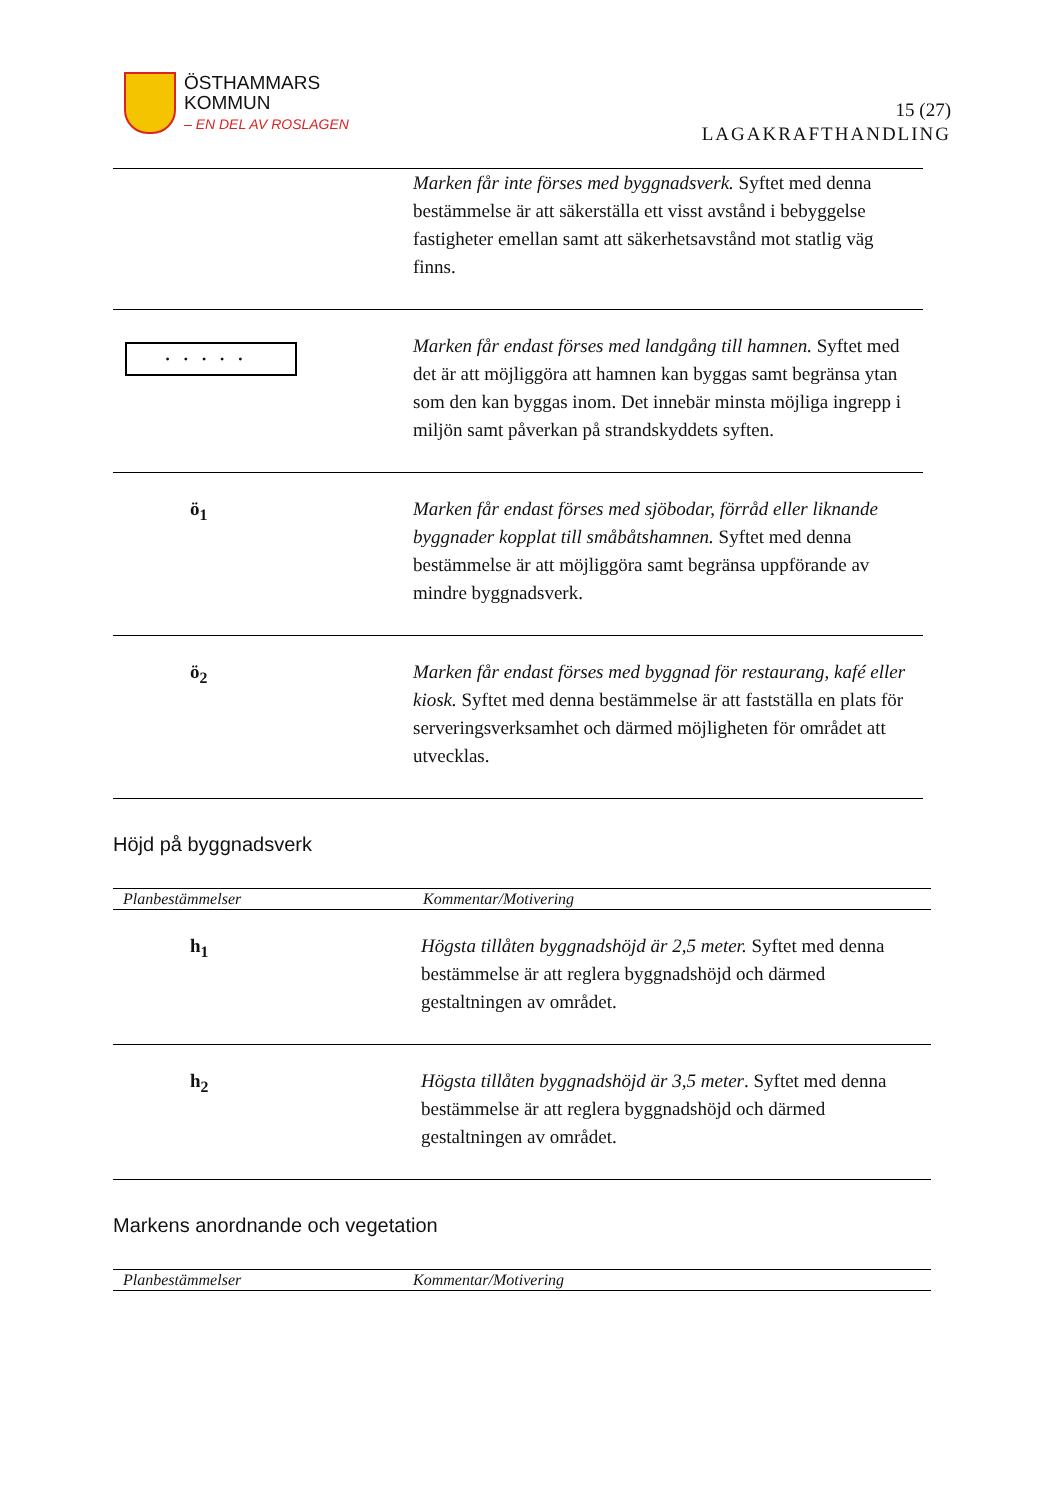ÖSTHAMMARS
KOMMUN
– EN DEL AV ROSLAGEN
15 (27)
LAGAKRAFTHANDLING
| | Marken får inte förses med byggnadsverk. Syftet med denna bestämmelse är att säkerställa ett visst avstånd i bebyggelse fastigheter emellan samt att säkerhetsavstånd mot statlig väg finns. |
| ••••• | Marken får endast förses med landgång till hamnen. Syftet med det är att möjliggöra att hamnen kan byggas samt begränsa ytan som den kan byggas inom. Det innebär minsta möjliga ingrepp i miljön samt påverkan på strandskyddets syften. |
| ö<sub>1</sub> | Marken får endast förses med sjöbodar, förråd eller liknande byggnader kopplat till småbåtshamnen. Syftet med denna bestämmelse är att möjliggöra samt begränsa uppförande av mindre byggnadsverk. |
| ö<sub>2</sub> | Marken får endast förses med byggnad för restaurang, kafé eller kiosk. Syftet med denna bestämmelse är att fastställa en plats för serveringsverksamhet och därmed möjligheten för området att utvecklas. |
Höjd på byggnadsverk
| Planbestämmelser | Kommentar/Motivering |
| --- | --- |
| h<sub>1</sub> | Högsta tillåten byggnadshöjd är 2,5 meter. Syftet med denna bestämmelse är att reglera byggnadshöjd och därmed gestaltningen av området. |
| h<sub>2</sub> | Högsta tillåten byggnadshöjd är 3,5 meter . Syftet med denna bestämmelse är att reglera byggnadshöjd och därmed gestaltningen av området. |
Markens anordnande och vegetation
| Planbestämmelser | Kommentar/Motivering |
| --- | --- |